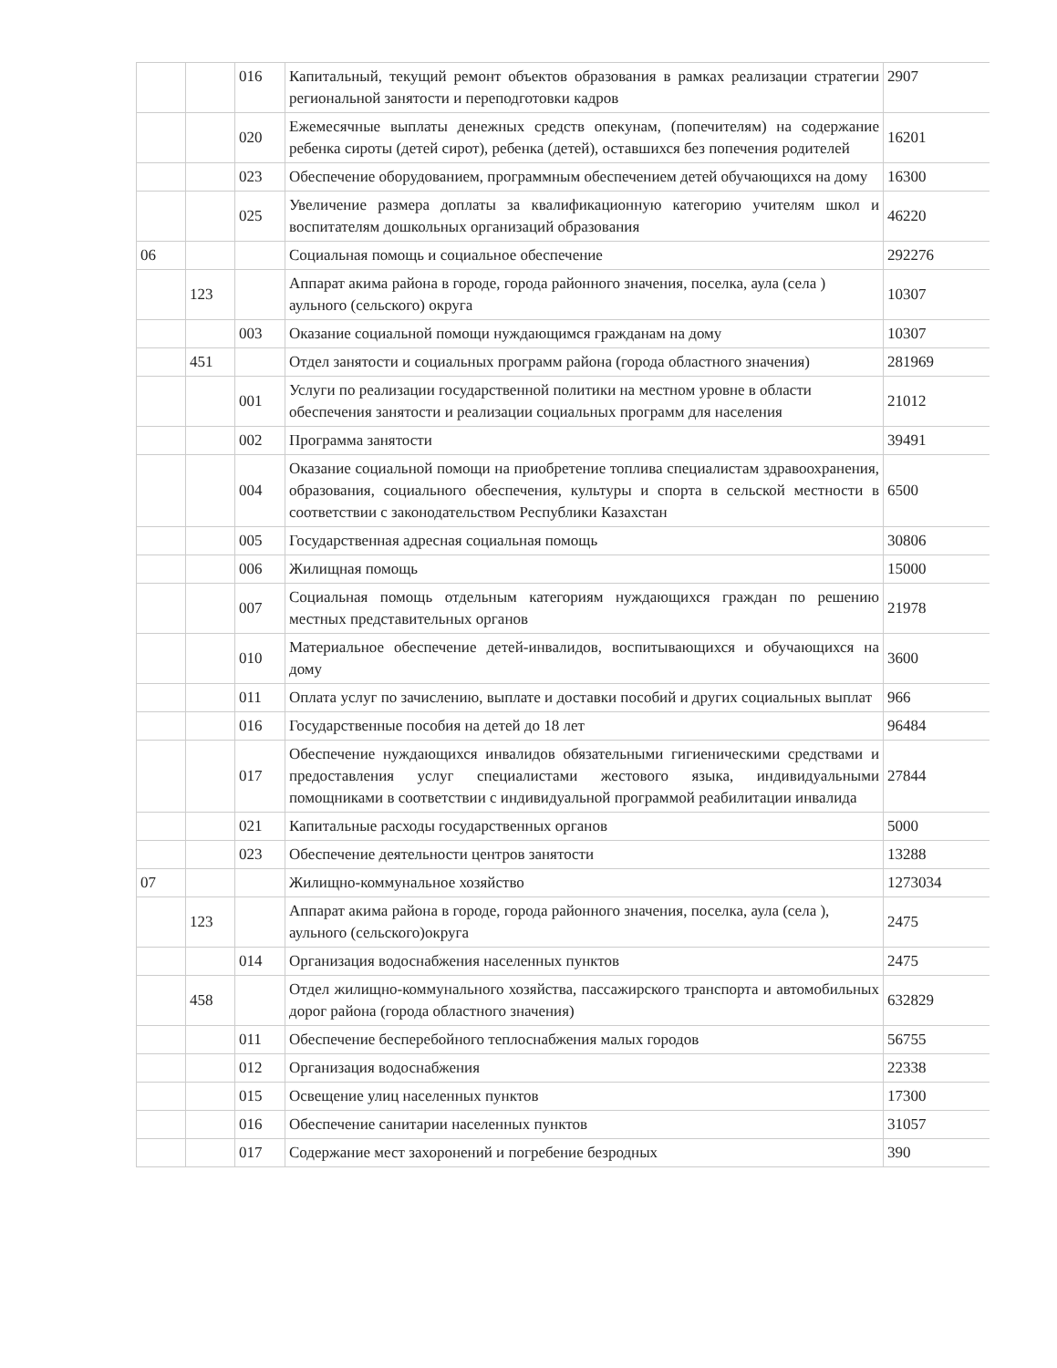| | | 016 | Капитальный, текущий ремонт объектов образования в рамках реализации стратегии региональной занятости и переподготовки кадров | 2907 |
| | | 020 | Ежемесячные выплаты денежных средств опекунам, (попечителям) на содержание ребенка сироты (детей сирот), ребенка (детей), оставшихся без попечения родителей | 16201 |
| | | 023 | Обеспечение оборудованием, программным обеспечением детей обучающихся на дому | 16300 |
| | | 025 | Увеличение размера доплаты за квалификационную категорию учителям школ и воспитателям дошкольных организаций образования | 46220 |
| 06 | | | Социальная помощь и социальное обеспечение | 292276 |
| | 123 | | Аппарат акима района в городе, города районного значения, поселка, аула (села ) аульного (сельского) округа | 10307 |
| | | 003 | Оказание социальной помощи нуждающимся гражданам на дому | 10307 |
| | 451 | | Отдел занятости и социальных программ района (города областного значения) | 281969 |
| | | 001 | Услуги по реализации государственной политики на местном уровне в области обеспечения занятости и реализации социальных программ для населения | 21012 |
| | | 002 | Программа занятости | 39491 |
| | | 004 | Оказание социальной помощи на приобретение топлива специалистам здравоохранения, образования, социального обеспечения, культуры и спорта в сельской местности в соответствии с законодательством Республики Казахстан | 6500 |
| | | 005 | Государственная адресная социальная помощь | 30806 |
| | | 006 | Жилищная помощь | 15000 |
| | | 007 | Социальная помощь отдельным категориям нуждающихся граждан по решению местных представительных органов | 21978 |
| | | 010 | Материальное обеспечение детей-инвалидов, воспитывающихся и обучающихся на дому | 3600 |
| | | 011 | Оплата услуг по зачислению, выплате и доставки пособий и других социальных выплат | 966 |
| | | 016 | Государственные пособия на детей до 18 лет | 96484 |
| | | 017 | Обеспечение нуждающихся инвалидов обязательными гигиеническими средствами и предоставления услуг специалистами жестового языка, индивидуальными помощниками в соответствии с индивидуальной программой реабилитации инвалида | 27844 |
| | | 021 | Капитальные расходы государственных органов | 5000 |
| | | 023 | Обеспечение деятельности центров занятости | 13288 |
| 07 | | | Жилищно-коммунальное хозяйство | 1273034 |
| | 123 | | Аппарат акима района в городе, города районного значения, поселка, аула (села ), аульного (сельского)округа | 2475 |
| | | 014 | Организация водоснабжения населенных пунктов | 2475 |
| | 458 | | Отдел жилищно-коммунального хозяйства, пассажирского транспорта и автомобильных дорог района (города областного значения) | 632829 |
| | | 011 | Обеспечение бесперебойного теплоснабжения малых городов | 56755 |
| | | 012 | Организация водоснабжения | 22338 |
| | | 015 | Освещение улиц населенных пунктов | 17300 |
| | | 016 | Обеспечение санитарии населенных пунктов | 31057 |
| | | 017 | Содержание мест захоронений и погребение безродных | 390 |